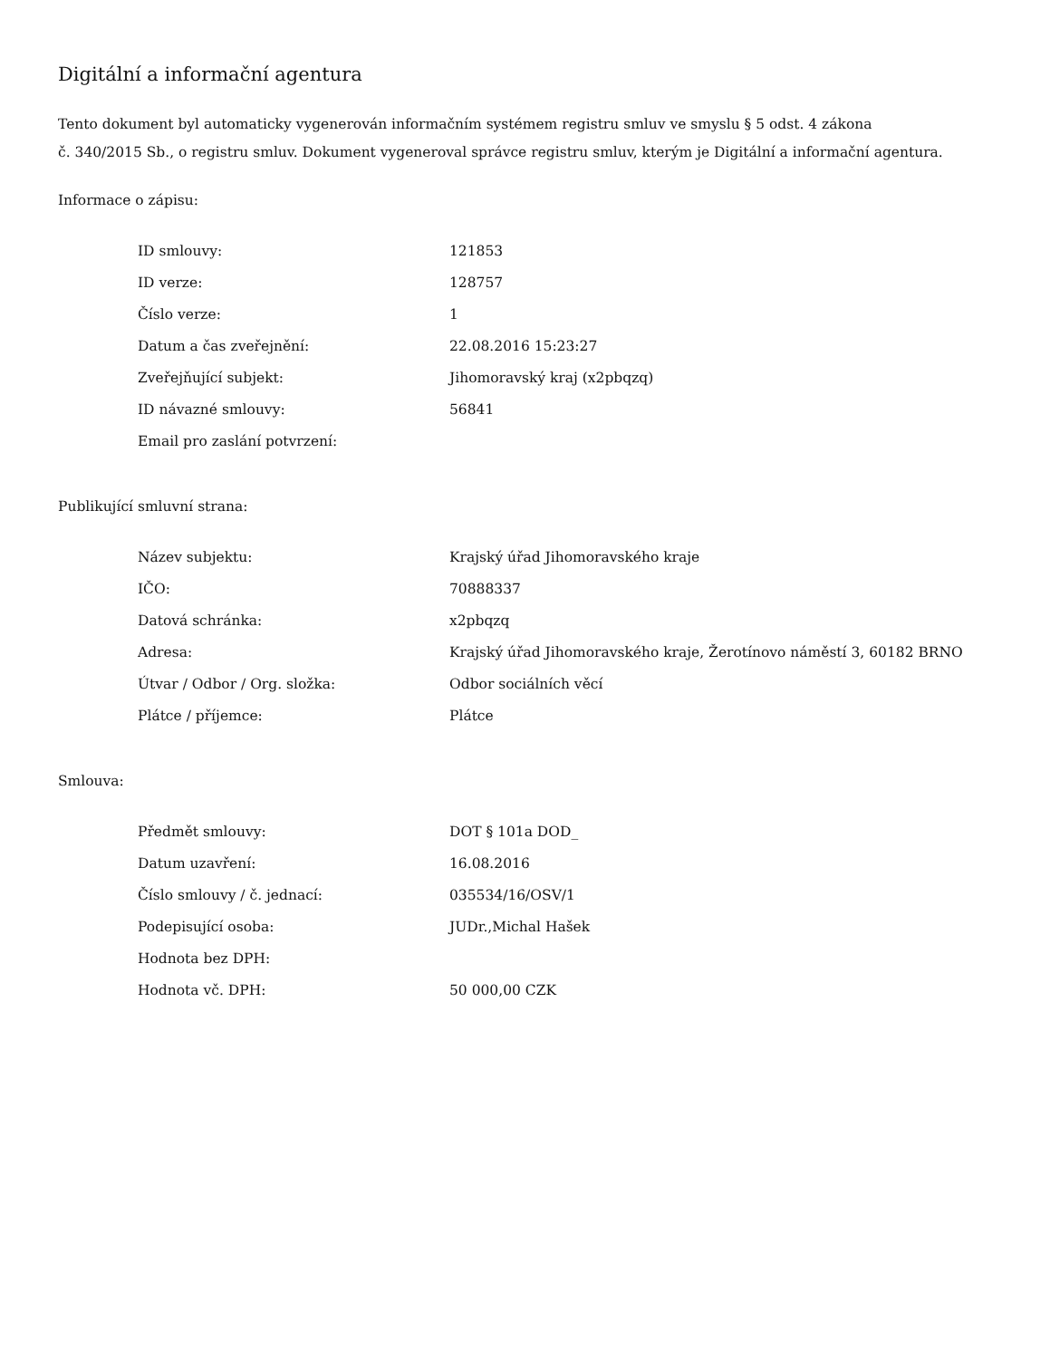Digitální a informační agentura
Tento dokument byl automaticky vygenerován informačním systémem registru smluv ve smyslu § 5 odst. 4 zákona
č. 340/2015 Sb., o registru smluv. Dokument vygeneroval správce registru smluv, kterým je Digitální a informační agentura.
Informace o zápisu:
| ID smlouvy: | 121853 |
| ID verze: | 128757 |
| Číslo verze: | 1 |
| Datum a čas zveřejnění: | 22.08.2016 15:23:27 |
| Zveřejňující subjekt: | Jihomoravský kraj (x2pbqzq) |
| ID návazné smlouvy: | 56841 |
| Email pro zaslání potvrzení: | |
Publikující smluvní strana:
| Název subjektu: | Krajský úřad Jihomoravského kraje |
| IČO: | 70888337 |
| Datová schránka: | x2pbqzq |
| Adresa: | Krajský úřad Jihomoravského kraje, Žerotínovo náměstí 3, 60182 BRNO |
| Útvar / Odbor / Org. složka: | Odbor sociálních věcí |
| Plátce / příjemce: | Plátce |
Smlouva:
| Předmět smlouvy: | DOT § 101a DOD_ |
| Datum uzavření: | 16.08.2016 |
| Číslo smlouvy / č. jednací: | 035534/16/OSV/1 |
| Podepisující osoba: | JUDr.,Michal Hašek |
| Hodnota bez DPH: | |
| Hodnota vč. DPH: | 50 000,00 CZK |